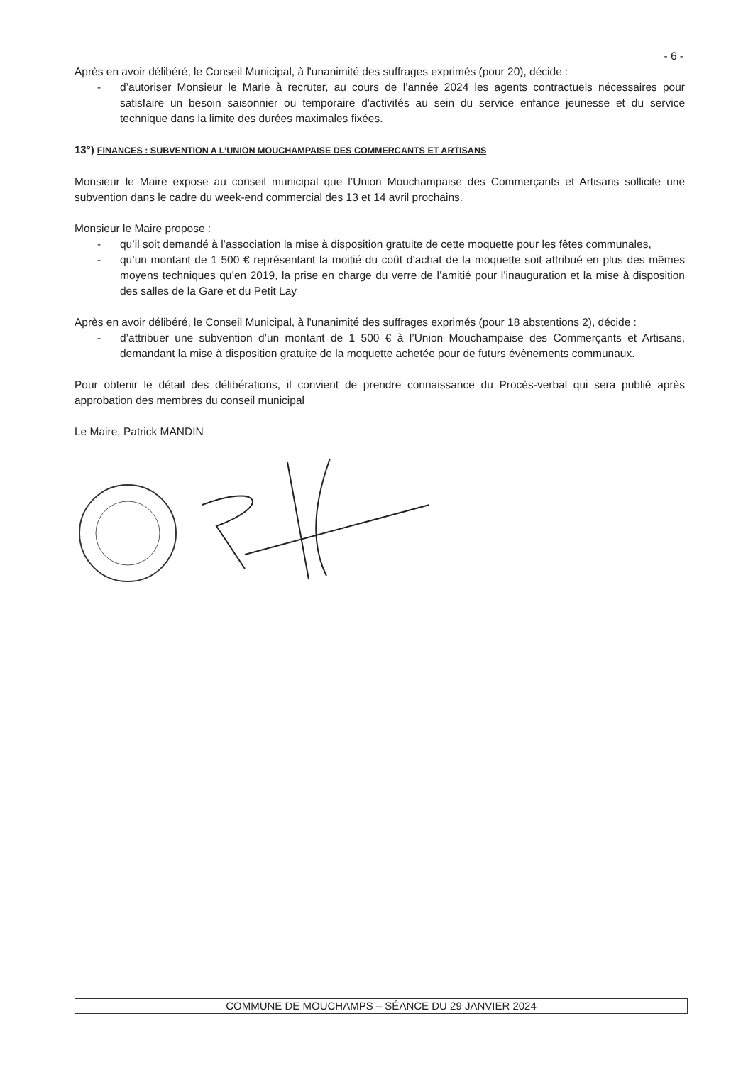- 6 -
Après en avoir délibéré, le Conseil Municipal, à l'unanimité des suffrages exprimés (pour 20), décide :
- d’autoriser Monsieur le Marie à recruter, au cours de l’année 2024 les agents contractuels nécessaires pour satisfaire un besoin saisonnier ou temporaire d'activités au sein du service enfance jeunesse et du service technique dans la limite des durées maximales fixées.
13°) FINANCES : SUBVENTION A L’UNION MOUCHAMPAISE DES COMMERCANTS ET ARTISANS
Monsieur le Maire expose au conseil municipal que l’Union Mouchampaise des Commerçants et Artisans sollicite une subvention dans le cadre du week-end commercial des 13 et 14 avril prochains.
Monsieur le Maire propose :
- qu’il soit demandé à l’association la mise à disposition gratuite de cette moquette pour les fêtes communales,
- qu’un montant de 1 500 € représentant la moitié du coût d’achat de la moquette soit attribué en plus des mêmes moyens techniques qu’en 2019, la prise en charge du verre de l’amitié pour l’inauguration et la mise à disposition des salles de la Gare et du Petit Lay
Après en avoir délibéré, le Conseil Municipal, à l'unanimité des suffrages exprimés (pour 18 abstentions 2), décide :
- d’attribuer une subvention d’un montant de 1 500 € à l’Union Mouchampaise des Commerçants et Artisans, demandant la mise à disposition gratuite de la moquette achetée pour de futurs évènements communaux.
Pour obtenir le détail des délibérations, il convient de prendre connaissance du Procès-verbal qui sera publié après approbation des membres du conseil municipal
Le Maire, Patrick MANDIN
COMMUNE DE MOUCHAMPS – SÉANCE DU 29 JANVIER 2024